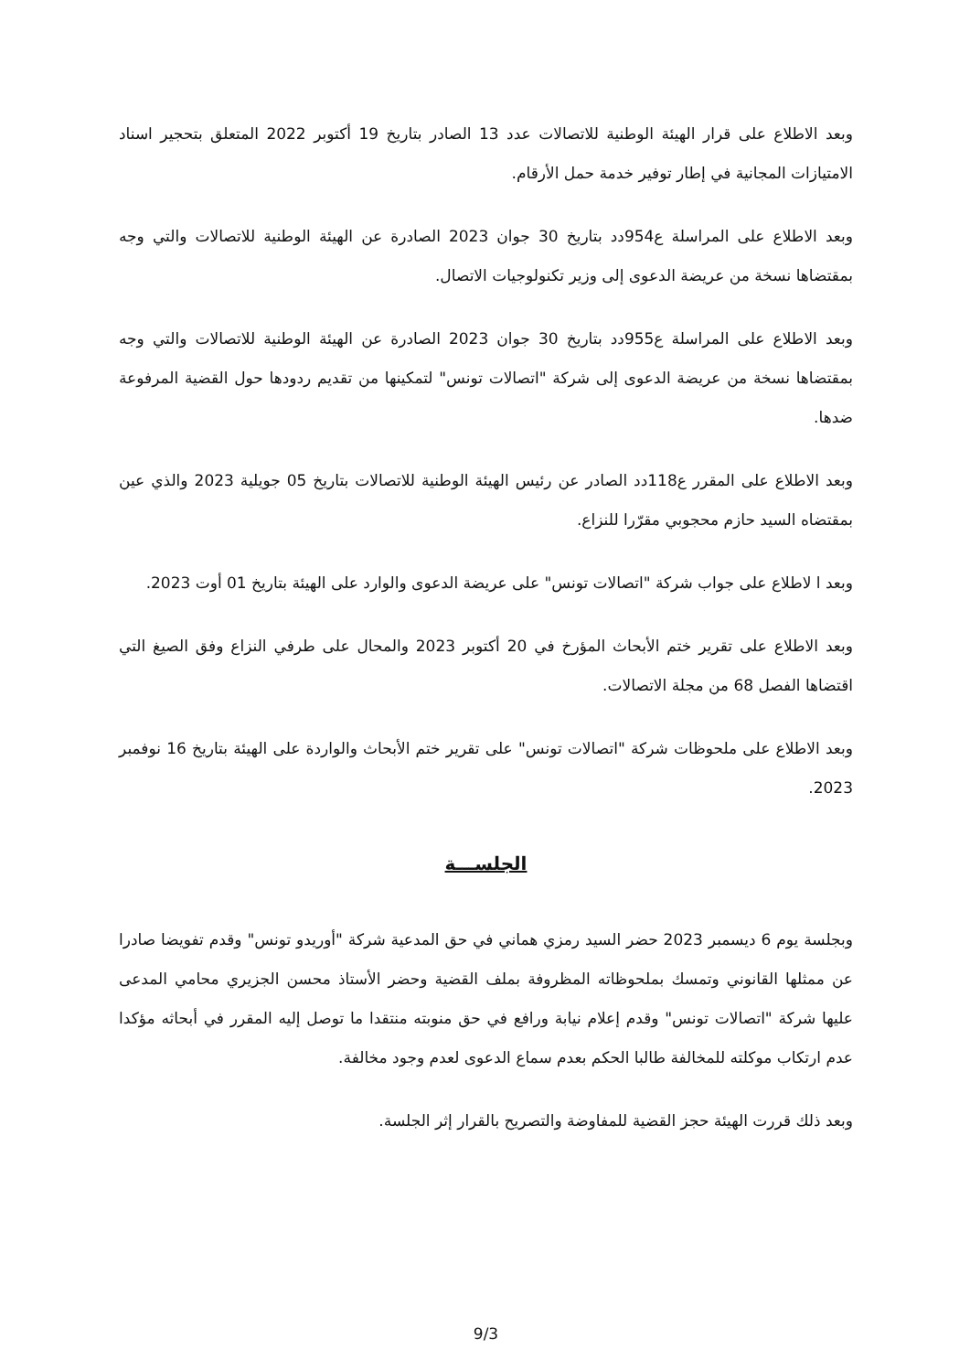وبعد الاطلاع على قرار الهيئة الوطنية للاتصالات عدد 13 الصادر بتاريخ 19 أكتوبر 2022 المتعلق بتحجير اسناد الامتيازات المجانية في إطار توفير خدمة حمل الأرقام.
وبعد الاطلاع على المراسلة ع954دد بتاريخ 30 جوان 2023 الصادرة عن الهيئة الوطنية للاتصالات والتي وجه بمقتضاها نسخة من عريضة الدعوى إلى وزير تكنولوجيات الاتصال.
وبعد الاطلاع على المراسلة ع955دد بتاريخ 30 جوان 2023 الصادرة عن الهيئة الوطنية للاتصالات والتي وجه بمقتضاها نسخة من عريضة الدعوى إلى شركة "اتصالات تونس" لتمكينها من تقديم ردودها حول القضية المرفوعة ضدها.
وبعد الاطلاع على المقرر ع118دد الصادر عن رئيس الهيئة الوطنية للاتصالات بتاريخ 05 جويلية 2023 والذي عين بمقتضاه السيد حازم محجوبي مقرّرا للنزاع.
وبعد ا لاطلاع على جواب شركة "اتصالات تونس" على عريضة الدعوى والوارد على الهيئة بتاريخ 01 أوت 2023.
وبعد الاطلاع على تقرير ختم الأبحاث المؤرخ في 20 أكتوبر 2023 والمحال على طرفي النزاع وفق الصيغ التي اقتضاها الفصل 68 من مجلة الاتصالات.
وبعد الاطلاع على ملحوظات شركة "اتصالات تونس" على تقرير ختم الأبحاث والواردة على الهيئة بتاريخ 16 نوفمبر 2023.
الجلســـة
وبجلسة يوم 6 ديسمبر 2023 حضر السيد رمزي هماني في حق المدعية شركة "أوريدو تونس" وقدم تفويضا صادرا عن ممثلها القانوني وتمسك بملحوظاته المظروفة بملف القضية وحضر الأستاذ محسن الجزيري محامي المدعى عليها شركة "اتصالات تونس" وقدم إعلام نيابة ورافع في حق منوبته منتقدا ما توصل إليه المقرر في أبحاثه مؤكدا عدم ارتكاب موكلته للمخالفة طالبا الحكم بعدم سماع الدعوى لعدم وجود مخالفة.
وبعد ذلك قررت الهيئة حجز القضية للمفاوضة والتصريح بالقرار إثر الجلسة.
9/3